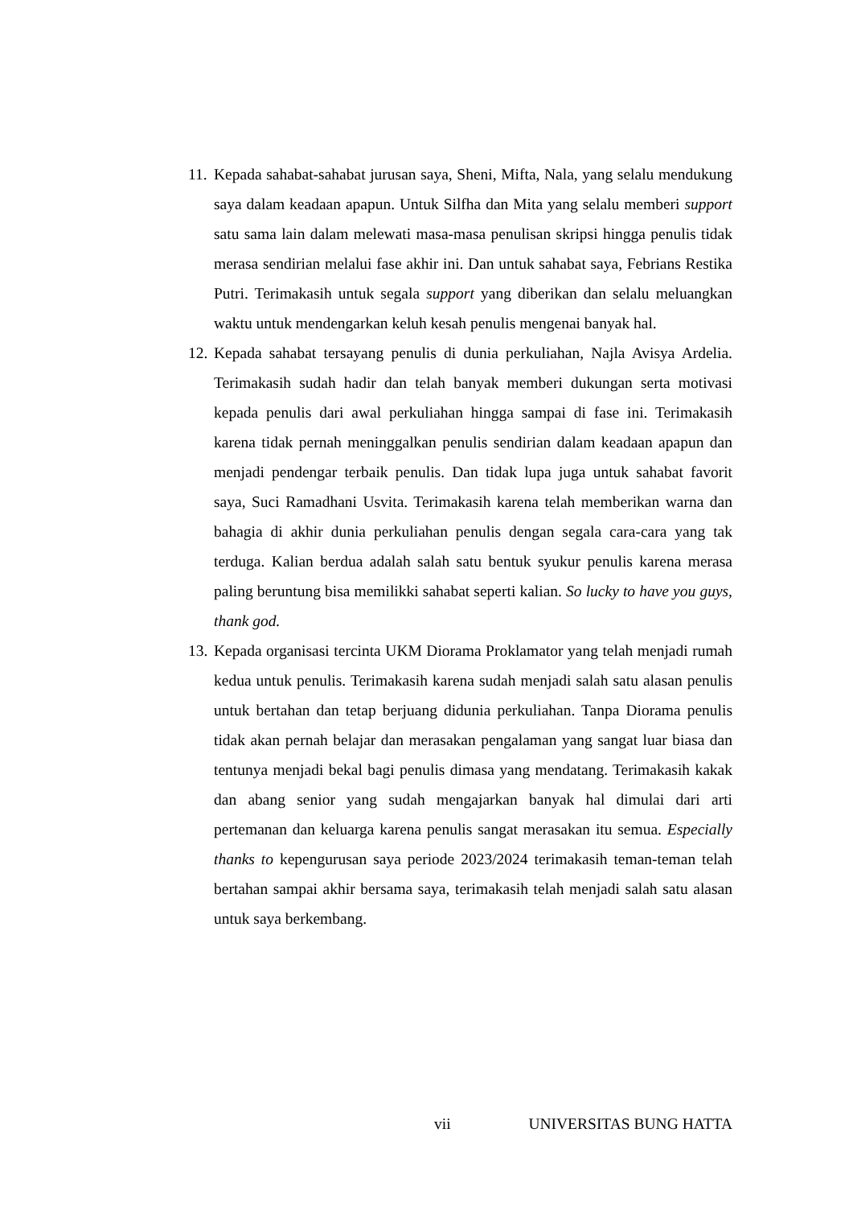11.
Kepada sahabat-sahabat jurusan saya, Sheni, Mifta, Nala, yang selalu mendukung saya dalam keadaan apapun. Untuk Silfha dan Mita yang selalu memberi support satu sama lain dalam melewati masa-masa penulisan skripsi hingga penulis tidak merasa sendirian melalui fase akhir ini. Dan untuk sahabat saya, Febrians Restika Putri. Terimakasih untuk segala support yang diberikan dan selalu meluangkan waktu untuk mendengarkan keluh kesah penulis mengenai banyak hal.
12.
Kepada sahabat tersayang penulis di dunia perkuliahan, Najla Avisya Ardelia. Terimakasih sudah hadir dan telah banyak memberi dukungan serta motivasi kepada penulis dari awal perkuliahan hingga sampai di fase ini. Terimakasih karena tidak pernah meninggalkan penulis sendirian dalam keadaan apapun dan menjadi pendengar terbaik penulis. Dan tidak lupa juga untuk sahabat favorit saya, Suci Ramadhani Usvita. Terimakasih karena telah memberikan warna dan bahagia di akhir dunia perkuliahan penulis dengan segala cara-cara yang tak terduga. Kalian berdua adalah salah satu bentuk syukur penulis karena merasa paling beruntung bisa memilikki sahabat seperti kalian. So lucky to have you guys, thank god.
13.
Kepada organisasi tercinta UKM Diorama Proklamator yang telah menjadi rumah kedua untuk penulis. Terimakasih karena sudah menjadi salah satu alasan penulis untuk bertahan dan tetap berjuang didunia perkuliahan. Tanpa Diorama penulis tidak akan pernah belajar dan merasakan pengalaman yang sangat luar biasa dan tentunya menjadi bekal bagi penulis dimasa yang mendatang. Terimakasih kakak dan abang senior yang sudah mengajarkan banyak hal dimulai dari arti pertemanan dan keluarga karena penulis sangat merasakan itu semua. Especially thanks to kepengurusan saya periode 2023/2024 terimakasih teman-teman telah bertahan sampai akhir bersama saya, terimakasih telah menjadi salah satu alasan untuk saya berkembang.
vii UNIVERSITAS BUNG HATTA